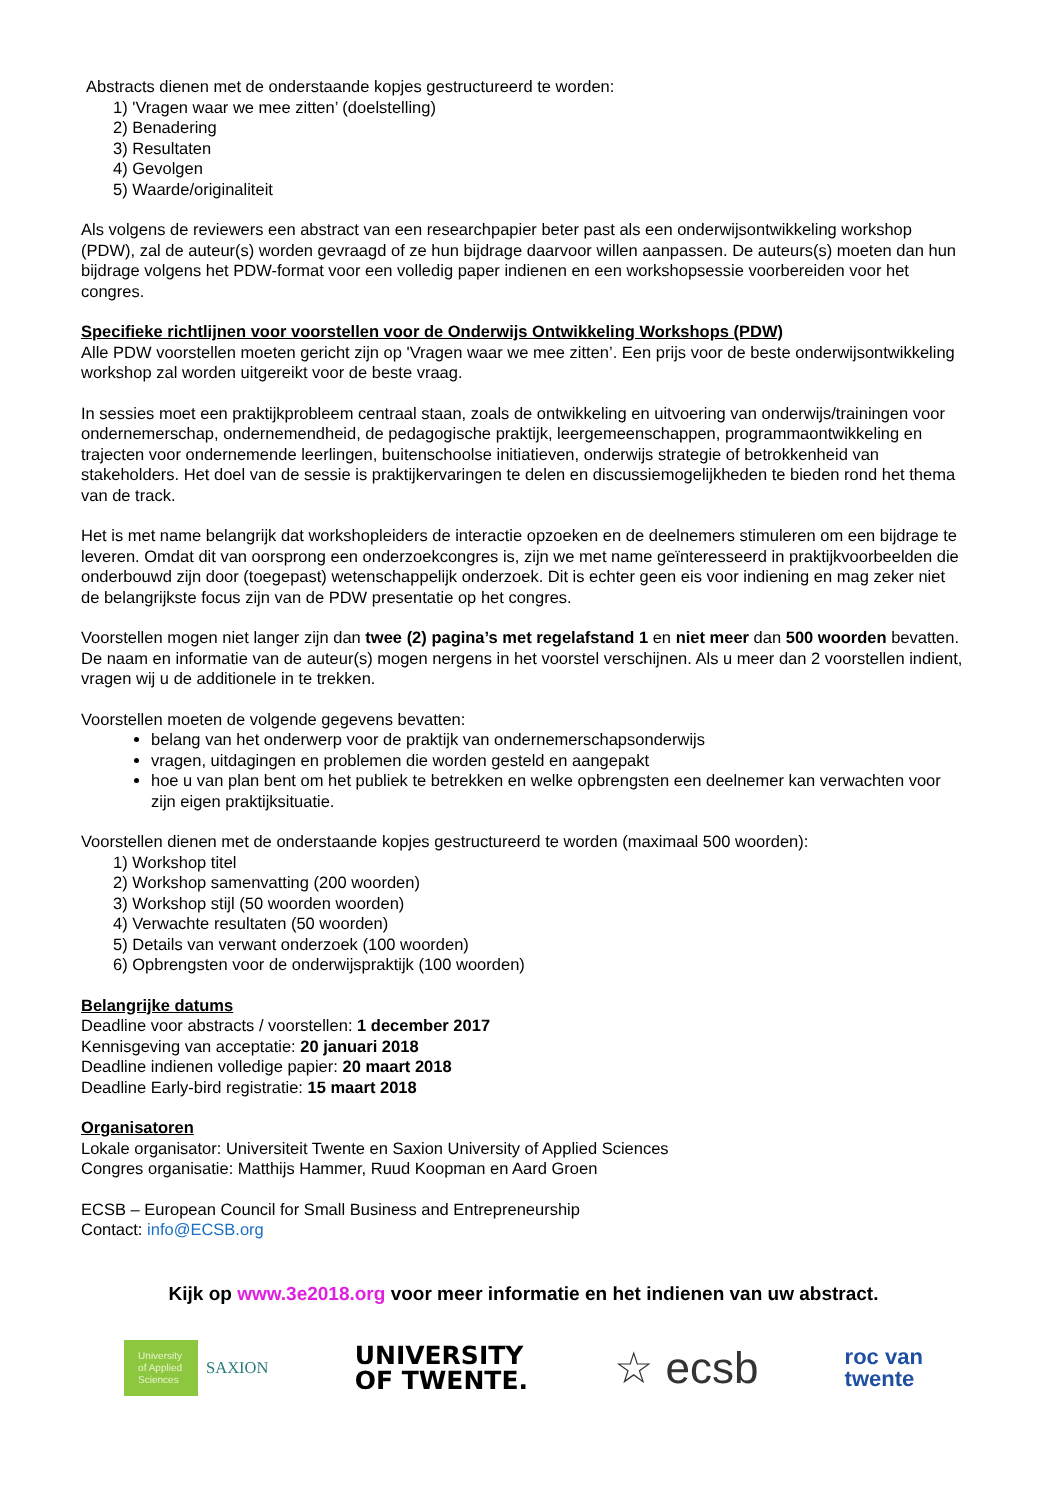Abstracts dienen met de onderstaande kopjes gestructureerd te worden:
1) 'Vragen waar we mee zitten’ (doelstelling)
2) Benadering
3) Resultaten
4) Gevolgen
5) Waarde/originaliteit
Als volgens de reviewers een abstract van een researchpapier beter past als een onderwijsontwikkeling workshop (PDW), zal de auteur(s) worden gevraagd of ze hun bijdrage daarvoor willen aanpassen. De auteurs(s) moeten dan hun bijdrage volgens het PDW-format voor een volledig paper indienen en een workshopsessie voorbereiden voor het congres.
Specifieke richtlijnen voor voorstellen voor de Onderwijs Ontwikkeling Workshops (PDW)
Alle PDW voorstellen moeten gericht zijn op 'Vragen waar we mee zitten’. Een prijs voor de beste onderwijsontwikkeling workshop zal worden uitgereikt voor de beste vraag.
In sessies moet een praktijkprobleem centraal staan, zoals de ontwikkeling en uitvoering van onderwijs/trainingen voor ondernemerschap, ondernemendheid, de pedagogische praktijk, leergemeenschappen, programmaontwikkeling en trajecten voor ondernemende leerlingen, buitenschoolse initiatieven, onderwijs strategie of betrokkenheid van stakeholders. Het doel van de sessie is praktijkervaringen te delen en discussiemogelijkheden te bieden rond het thema van de track.
Het is met name belangrijk dat workshopleiders de interactie opzoeken en de deelnemers stimuleren om een bijdrage te leveren. Omdat dit van oorsprong een onderzoekcongres is, zijn we met name geïnteresseerd in praktijkvoorbeelden die onderbouwd zijn door (toegepast) wetenschappelijk onderzoek. Dit is echter geen eis voor indiening en mag zeker niet de belangrijkste focus zijn van de PDW presentatie op het congres.
Voorstellen mogen niet langer zijn dan twee (2) pagina’s met regelafstand 1 en niet meer dan 500 woorden bevatten. De naam en informatie van de auteur(s) mogen nergens in het voorstel verschijnen. Als u meer dan 2 voorstellen indient, vragen wij u de additionele in te trekken.
Voorstellen moeten de volgende gegevens bevatten:
belang van het onderwerp voor de praktijk van ondernemerschapsonderwijs
vragen, uitdagingen en problemen die worden gesteld en aangepakt
hoe u van plan bent om het publiek te betrekken en welke opbrengsten een deelnemer kan verwachten voor zijn eigen praktijksituatie.
Voorstellen dienen met de onderstaande kopjes gestructureerd te worden (maximaal 500 woorden):
1) Workshop titel
2) Workshop samenvatting (200 woorden)
3) Workshop stijl (50 woorden woorden)
4) Verwachte resultaten (50 woorden)
5) Details van verwant onderzoek (100 woorden)
6) Opbrengsten voor de onderwijspraktijk (100 woorden)
Belangrijke datums
Deadline voor abstracts / voorstellen: 1 december 2017
Kennisgeving van acceptatie: 20 januari 2018
Deadline indienen volledige papier: 20 maart 2018
Deadline Early-bird registratie: 15 maart 2018
Organisatoren
Lokale organisator: Universiteit Twente en Saxion University of Applied Sciences
Congres organisatie: Matthijs Hammer, Ruud Koopman en Aard Groen
ECSB – European Council for Small Business and Entrepreneurship
Contact: info@ECSB.org
Kijk op www.3e2018.org voor meer informatie en het indienen van uw abstract.
University of Applied Sciences
SAXION
UNIVERSITY
OF TWENTE.
☆ ecsb
roc van
twente